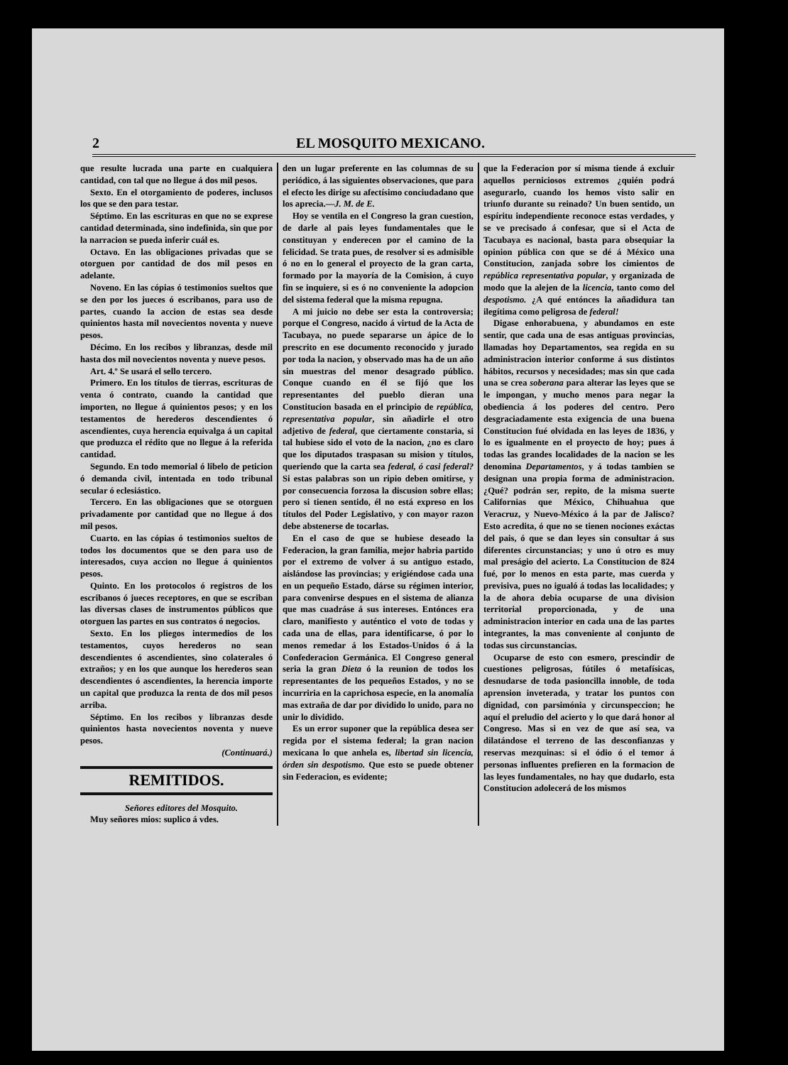2 EL MOSQUITO MEXICANO.
que resulte lucrada una parte en cualquiera cantidad, con tal que no llegue á dos mil pesos.
Sexto. En el otorgamiento de poderes, inclusos los que se den para testar.
Séptimo. En las escrituras en que no se exprese cantidad determinada, sino indefinida, sin que por la narracion se pueda inferir cuál es.
Octavo. En las obligaciones privadas que se otorguen por cantidad de dos mil pesos en adelante.
Noveno. En las cópias ó testimonios sueltos que se den por los jueces ó escribanos, para uso de partes, cuando la accion de estas sea desde quinientos hasta mil novecientos noventa y nueve pesos.
Décimo. En los recibos y libranzas, desde mil hasta dos mil novecientos noventa y nueve pesos.
Art. 4.º Se usará el sello tercero.
Primero. En los títulos de tierras, escrituras de venta ó contrato, cuando la cantidad que importen, no llegue á quinientos pesos; y en los testamentos de herederos descendientes ó ascendientes, cuya herencia equivalga á un capital que produzca el rédito que no llegue á la referida cantidad.
Segundo. En todo memorial ó libelo de peticion ó demanda civil, intentada en todo tribunal secular ó eclesiástico.
Tercero. En las obligaciones que se otorguen privadamente por cantidad que no llegue á dos mil pesos.
Cuarto. en las cópias ó testimonios sueltos de todos los documentos que se den para uso de interesados, cuya accion no llegue á quinientos pesos.
Quinto. En los protocolos ó registros de los escribanos ó jueces receptores, en que se escriban las diversas clases de instrumentos públicos que otorguen las partes en sus contratos ó negocios.
Sexto. En los pliegos intermedios de los testamentos, cuyos herederos no sean descendientes ó ascendientes, sino colaterales ó extraños; y en los que aunque los herederos sean descendientes ó ascendientes, la herencia importe un capital que produzca la renta de dos mil pesos arriba.
Séptimo. En los recibos y libranzas desde quinientos hasta novecientos noventa y nueve pesos.
(Continuará.)
REMITIDOS.
Señores editores del Mosquito.
Muy señores mios: suplico á vdes.
den un lugar preferente en las columnas de su periódico, á las siguientes observaciones, que para el efecto les dirige su afectísimo conciudadano que los aprecia.—J. M. de E.
Hoy se ventila en el Congreso la gran cuestion, de darle al pais leyes fundamentales que le constituyan y enderecen por el camino de la felicidad. Se trata pues, de resolver si es admisible ó no en lo general el proyecto de la gran carta, formado por la mayoría de la Comision, á cuyo fin se inquiere, si es ó no conveniente la adopcion del sistema federal que la misma repugna.
A mi juicio no debe ser esta la controversia; porque el Congreso, nacido á virtud de la Acta de Tacubaya, no puede separarse un ápice de lo prescrito en ese documento reconocido y jurado por toda la nacion, y observado mas ha de un año sin muestras del menor desagrado público. Conque cuando en él se fijó que los representantes del pueblo dieran una Constitucion basada en el principio de república, representativa popular, sin añadirle el otro adjetivo de federal, que ciertamente constaria, si tal hubiese sido el voto de la nacion, ¿no es claro que los diputados traspasan su mision y títulos, queriendo que la carta sea federal, ó casi federal? Si estas palabras son un ripio deben omitirse, y por consecuencia forzosa la discusion sobre ellas; pero si tienen sentido, él no está expreso en los títulos del Poder Legislativo, y con mayor razon debe abstenerse de tocarlas.
En el caso de que se hubiese deseado la Federacion, la gran familia, mejor habria partido por el extremo de volver á su antiguo estado, aislándose las provincias; y erigiéndose cada una en un pequeño Estado, dárse su régimen interior, para convenirse despues en el sistema de alianza que mas cuadráse á sus intereses. Entónces era claro, manifiesto y auténtico el voto de todas y cada una de ellas, para identificarse, ó por lo menos remedar á los Estados-Unidos ó á la Confederacion Germánica. El Congreso general seria la gran Dieta ó la reunion de todos los representantes de los pequeños Estados, y no se incurriria en la caprichosa especie, en la anomalía mas extraña de dar por dividido lo unido, para no unir lo dividido.
Es un error suponer que la república desea ser regida por el sistema federal; la gran nacion mexicana lo que anhela es, libertad sin licencia, órden sin despotismo. Que esto se puede obtener sin Federacion, es evidente;
que la Federacion por sí misma tiende á excluir aquellos perniciosos extremos ¿quién podrá asegurarlo, cuando los hemos visto salir en triunfo durante su reinado? Un buen sentido, un espíritu independiente reconoce estas verdades, y se ve precisado á confesar, que si el Acta de Tacubaya es nacional, basta para obsequiar la opinion pública con que se dé á México una Constitucion, zanjada sobre los cimientos de república representativa popular, y organizada de modo que la alejen de la licencia, tanto como del despotismo. ¿A qué entónces la añadidura tan ilegítima como peligrosa de federal!
Digase enhorabuena, y abundamos en este sentir, que cada una de esas antiguas provincias, llamadas hoy Departamentos, sea regida en su administracion interior conforme á sus distintos hábitos, recursos y necesidades; mas sin que cada una se crea soberana para alterar las leyes que se le impongan, y mucho menos para negar la obediencia á los poderes del centro. Pero desgraciadamente esta exigencia de una buena Constitucion fué olvidada en las leyes de 1836, y lo es igualmente en el proyecto de hoy; pues á todas las grandes localidades de la nacion se les denomina Departamentos, y á todas tambien se designan una propia forma de administracion. ¿Qué? podrán ser, repito, de la misma suerte Californias que México, Chihuahua que Veracruz, y Nuevo-México á la par de Jalisco? Esto acredita, ó que no se tienen nociones exáctas del pais, ó que se dan leyes sin consultar á sus diferentes circunstancias; y uno ú otro es muy mal preságio del acierto. La Constitucion de 824 fué, por lo menos en esta parte, mas cuerda y previsiva, pues no igualó á todas las localidades; y la de ahora debia ocuparse de una division territorial proporcionada, y de una administracion interior en cada una de las partes integrantes, la mas conveniente al conjunto de todas sus circunstancias.
Ocuparse de esto con esmero, prescindir de cuestiones peligrosas, fútiles ó metafísicas, desnudarse de toda pasioncilla innoble, de toda aprension inveterada, y tratar los puntos con dignidad, con parsimónia y circunspeccion; he aquí el preludio del acierto y lo que dará honor al Congreso. Mas si en vez de que así sea, va dilatándose el terreno de las desconfianzas y reservas mezquinas: si el ódio ó el temor á personas influentes prefieren en la formacion de las leyes fundamentales, no hay que dudarlo, esta Constitucion adolecerá de los mismos